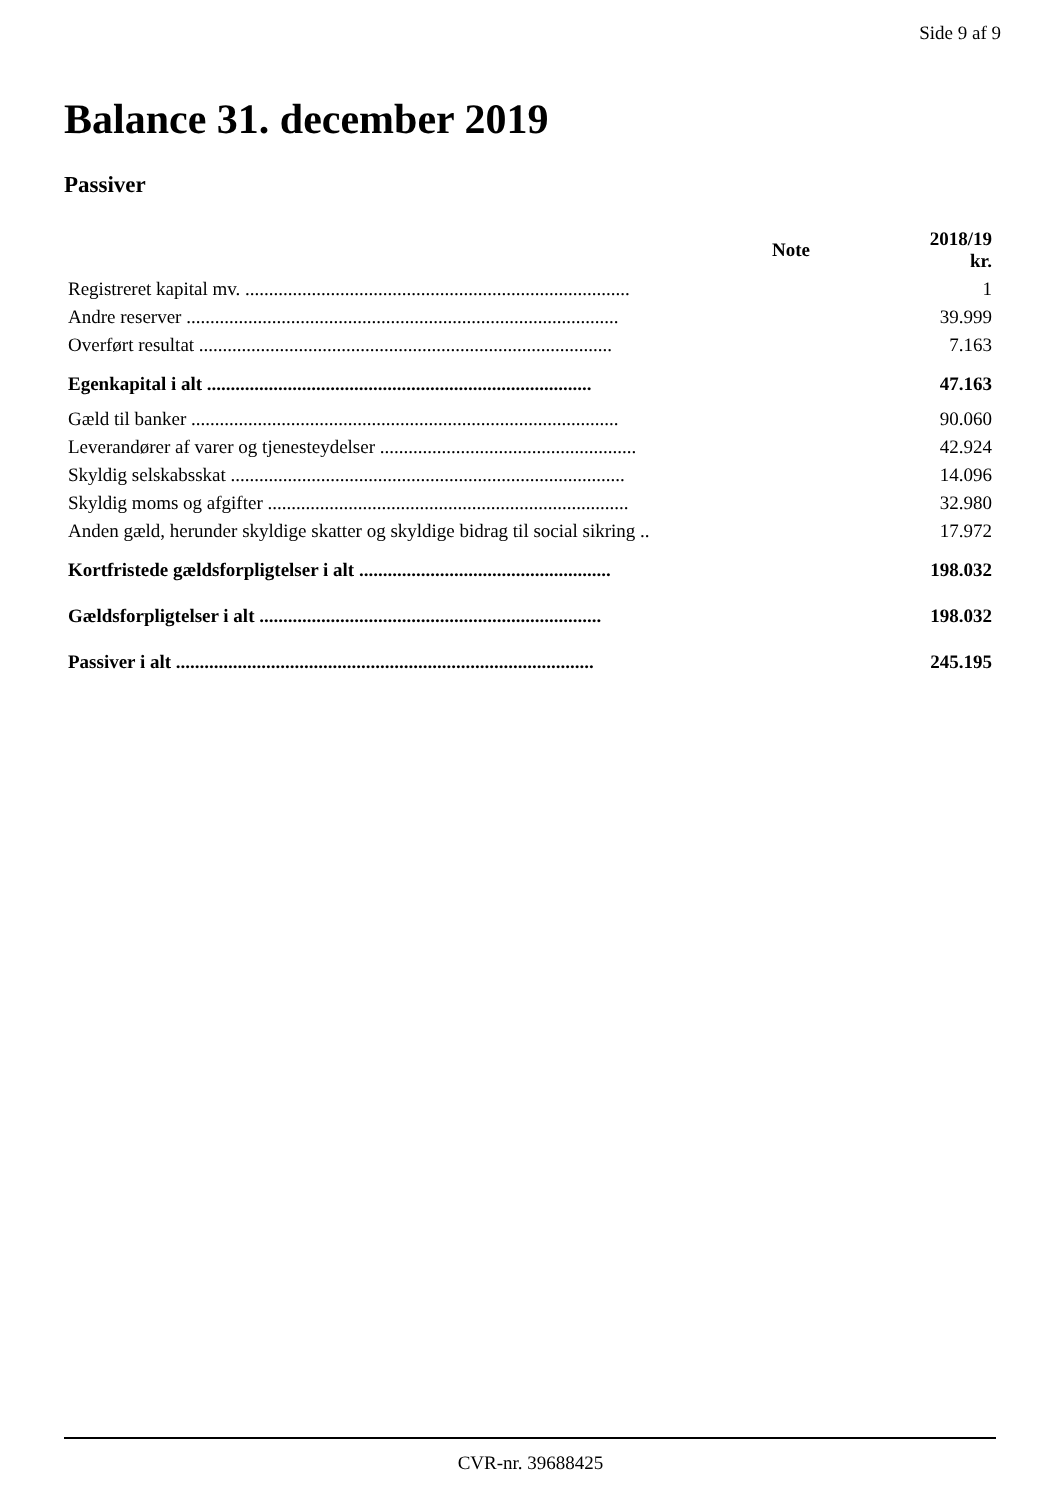Side 9 af 9
Balance 31. december 2019
Passiver
| | Note | 2018/19 kr. |
| --- | --- | --- |
| Registreret kapital mv. ................................................................................. | | 1 |
| Andre reserver ........................................................................................... | | 39.999 |
| Overført resultat ....................................................................................... | | 7.163 |
| Egenkapital i alt ................................................................................. | | 47.163 |
| Gæld til banker .......................................................................................... | | 90.060 |
| Leverandører af varer og tjenesteydelser ...................................................... | | 42.924 |
| Skyldig selskabsskat ................................................................................... | | 14.096 |
| Skyldig moms og afgifter ............................................................................ | | 32.980 |
| Anden gæld, herunder skyldige skatter og skyldige bidrag til social sikring .. | | 17.972 |
| Kortfristede gældsforpligtelser i alt ..................................................... | | 198.032 |
| Gældsforpligtelser i alt ........................................................................ | | 198.032 |
| Passiver i alt ........................................................................................ | | 245.195 |
CVR-nr. 39688425